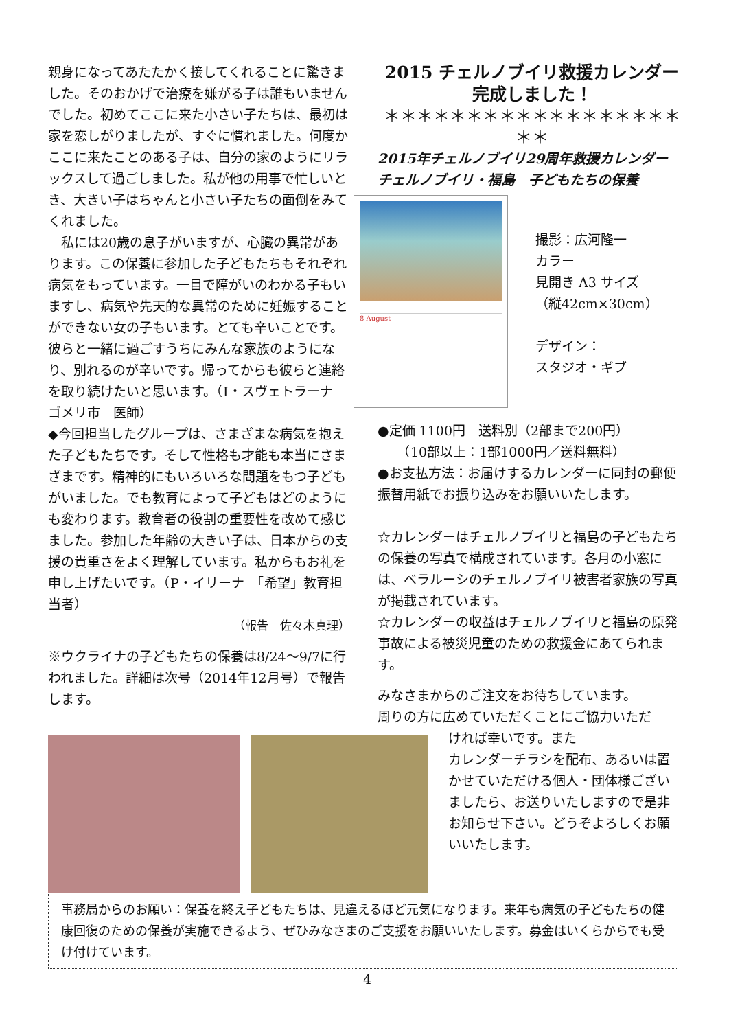親身になってあたたかく接してくれることに驚きました。そのおかげで治療を嫌がる子は誰もいませんでした。初めてここに来た小さい子たちは、最初は家を恋しがりましたが、すぐに慣れました。何度かここに来たことのある子は、自分の家のようにリラックスして過ごしました。私が他の用事で忙しいとき、大きい子はちゃんと小さい子たちの面倒をみてくれました。
　私には20歳の息子がいますが、心臓の異常があります。この保養に参加した子どもたちもそれぞれ病気をもっています。一目で障がいのわかる子もいますし、病気や先天的な異常のために妊娠することができない女の子もいます。とても辛いことです。彼らと一緒に過ごすうちにみんな家族のようになり、別れるのが辛いです。帰ってからも彼らと連絡を取り続けたいと思います。（I・スヴェトラーナ　ゴメリ市　医師）
◆今回担当したグループは、さまざまな病気を抱えた子どもたちです。そして性格も才能も本当にさまざまです。精神的にもいろいろな問題をもつ子どもがいました。でも教育によって子どもはどのようにも変わります。教育者の役割の重要性を改めて感じました。参加した年齢の大きい子は、日本からの支援の貴重さをよく理解しています。私からもお礼を申し上げたいです。（P・イリーナ　「希望」教育担当者）
（報告　佐々木真理）
※ウクライナの子どもたちの保養は8/24～9/7に行われました。詳細は次号（2014年12月号）で報告します。
2015 チェルノブイリ救援カレンダー
完成しました！
＊＊＊＊＊＊＊＊＊＊＊＊＊＊＊＊＊＊＊＊
2015年チェルノブイリ29周年救援カレンダー
チェルノブイリ・福島　子どもたちの保養
8 August
撮影：広河隆一
カラー
見開き A3 サイズ
（縦42cm×30cm）
デザイン：
スタジオ・ギブ
●定価 1100円　送料別（2部まで200円）
　　（10部以上：1部1000円／送料無料）
●お支払方法：お届けするカレンダーに同封の郵便振替用紙でお振り込みをお願いいたします。
☆カレンダーはチェルノブイリと福島の子どもたちの保養の写真で構成されています。各月の小窓には、ベラルーシのチェルノブイリ被害者家族の写真が掲載されています。
☆カレンダーの収益はチェルノブイリと福島の原発事故による被災児童のための救援金にあてられます。
みなさまからのご注文をお待ちしています。
周りの方に広めていただくことにご協力いただ
ければ幸いです。また
カレンダーチラシを配布、あるいは置かせていただける個人・団体様ございましたら、お送りいたしますので是非お知らせ下さい。どうぞよろしくお願いいたします。
事務局からのお願い：保養を終え子どもたちは、見違えるほど元気になります。来年も病気の子どもたちの健康回復のための保養が実施できるよう、ぜひみなさまのご支援をお願いいたします。募金はいくらからでも受け付けています。
4